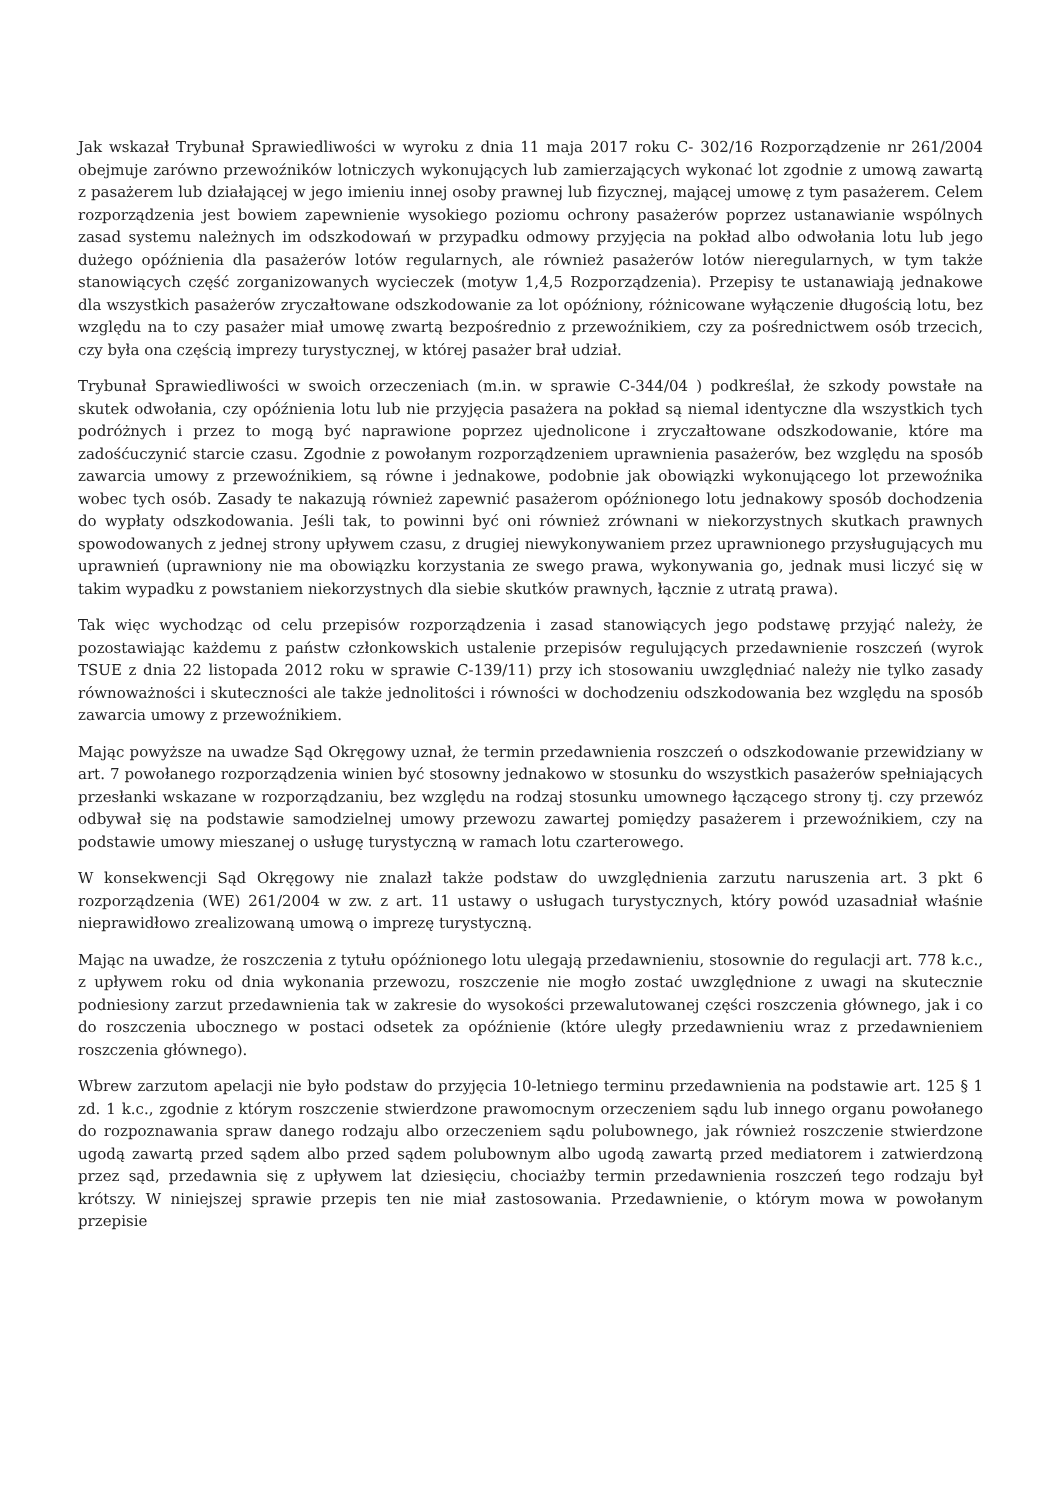Jak wskazał Trybunał Sprawiedliwości w wyroku z dnia 11 maja 2017 roku C- 302/16 Rozporządzenie nr 261/2004 obejmuje zarówno przewoźników lotniczych wykonujących lub zamierzających wykonać lot zgodnie z umową zawartą z pasażerem lub działającej w jego imieniu innej osoby prawnej lub fizycznej, mającej umowę z tym pasażerem. Celem rozporządzenia jest bowiem zapewnienie wysokiego poziomu ochrony pasażerów poprzez ustanawianie wspólnych zasad systemu należnych im odszkodowań w przypadku odmowy przyjęcia na pokład albo odwołania lotu lub jego dużego opóźnienia dla pasażerów lotów regularnych, ale również pasażerów lotów nieregularnych, w tym także stanowiących część zorganizowanych wycieczek (motyw 1,4,5 Rozporządzenia). Przepisy te ustanawiają jednakowe dla wszystkich pasażerów zryczałtowane odszkodowanie za lot opóźniony, różnicowane wyłączenie długością lotu, bez względu na to czy pasażer miał umowę zwartą bezpośrednio z przewoźnikiem, czy za pośrednictwem osób trzecich, czy była ona częścią imprezy turystycznej, w której pasażer brał udział.
Trybunał Sprawiedliwości w swoich orzeczeniach (m.in. w sprawie C-344/04 ) podkreślał, że szkody powstałe na skutek odwołania, czy opóźnienia lotu lub nie przyjęcia pasażera na pokład są niemal identyczne dla wszystkich tych podróżnych i przez to mogą być naprawione poprzez ujednolicone i zryczałtowane odszkodowanie, które ma zadośćuczynić starcie czasu. Zgodnie z powołanym rozporządzeniem uprawnienia pasażerów, bez względu na sposób zawarcia umowy z przewoźnikiem, są równe i jednakowe, podobnie jak obowiązki wykonującego lot przewoźnika wobec tych osób. Zasady te nakazują również zapewnić pasażerom opóźnionego lotu jednakowy sposób dochodzenia do wypłaty odszkodowania. Jeśli tak, to powinni być oni również zrównani w niekorzystnych skutkach prawnych spowodowanych z jednej strony upływem czasu, z drugiej niewykonywaniem przez uprawnionego przysługujących mu uprawnień (uprawniony nie ma obowiązku korzystania ze swego prawa, wykonywania go, jednak musi liczyć się w takim wypadku z powstaniem niekorzystnych dla siebie skutków prawnych, łącznie z utratą prawa).
Tak więc wychodząc od celu przepisów rozporządzenia i zasad stanowiących jego podstawę przyjąć należy, że pozostawiając każdemu z państw członkowskich ustalenie przepisów regulujących przedawnienie roszczeń (wyrok TSUE z dnia 22 listopada 2012 roku w sprawie C-139/11) przy ich stosowaniu uwzględniać należy nie tylko zasady równoważności i skuteczności ale także jednolitości i równości w dochodzeniu odszkodowania bez względu na sposób zawarcia umowy z przewoźnikiem.
Mając powyższe na uwadze Sąd Okręgowy uznał, że termin przedawnienia roszczeń o odszkodowanie przewidziany w art. 7 powołanego rozporządzenia winien być stosowny jednakowo w stosunku do wszystkich pasażerów spełniających przesłanki wskazane w rozporządzaniu, bez względu na rodzaj stosunku umownego łączącego strony tj. czy przewóz odbywał się na podstawie samodzielnej umowy przewozu zawartej pomiędzy pasażerem i przewoźnikiem, czy na podstawie umowy mieszanej o usługę turystyczną w ramach lotu czarterowego.
W konsekwencji Sąd Okręgowy nie znalazł także podstaw do uwzględnienia zarzutu naruszenia art. 3 pkt 6 rozporządzenia (WE) 261/2004 w zw. z art. 11 ustawy o usługach turystycznych, który powód uzasadniał właśnie nieprawidłowo zrealizowaną umową o imprezę turystyczną.
Mając na uwadze, że roszczenia z tytułu opóźnionego lotu ulegają przedawnieniu, stosownie do regulacji art. 778 k.c., z upływem roku od dnia wykonania przewozu, roszczenie nie mogło zostać uwzględnione z uwagi na skutecznie podniesiony zarzut przedawnienia tak w zakresie do wysokości przewalutowanej części roszczenia głównego, jak i co do roszczenia ubocznego w postaci odsetek za opóźnienie (które uległy przedawnieniu wraz z przedawnieniem roszczenia głównego).
Wbrew zarzutom apelacji nie było podstaw do przyjęcia 10-letniego terminu przedawnienia na podstawie art. 125 § 1 zd. 1 k.c., zgodnie z którym roszczenie stwierdzone prawomocnym orzeczeniem sądu lub innego organu powołanego do rozpoznawania spraw danego rodzaju albo orzeczeniem sądu polubownego, jak również roszczenie stwierdzone ugodą zawartą przed sądem albo przed sądem polubownym albo ugodą zawartą przed mediatorem i zatwierdzoną przez sąd, przedawnia się z upływem lat dziesięciu, chociażby termin przedawnienia roszczeń tego rodzaju był krótszy. W niniejszej sprawie przepis ten nie miał zastosowania. Przedawnienie, o którym mowa w powołanym przepisie